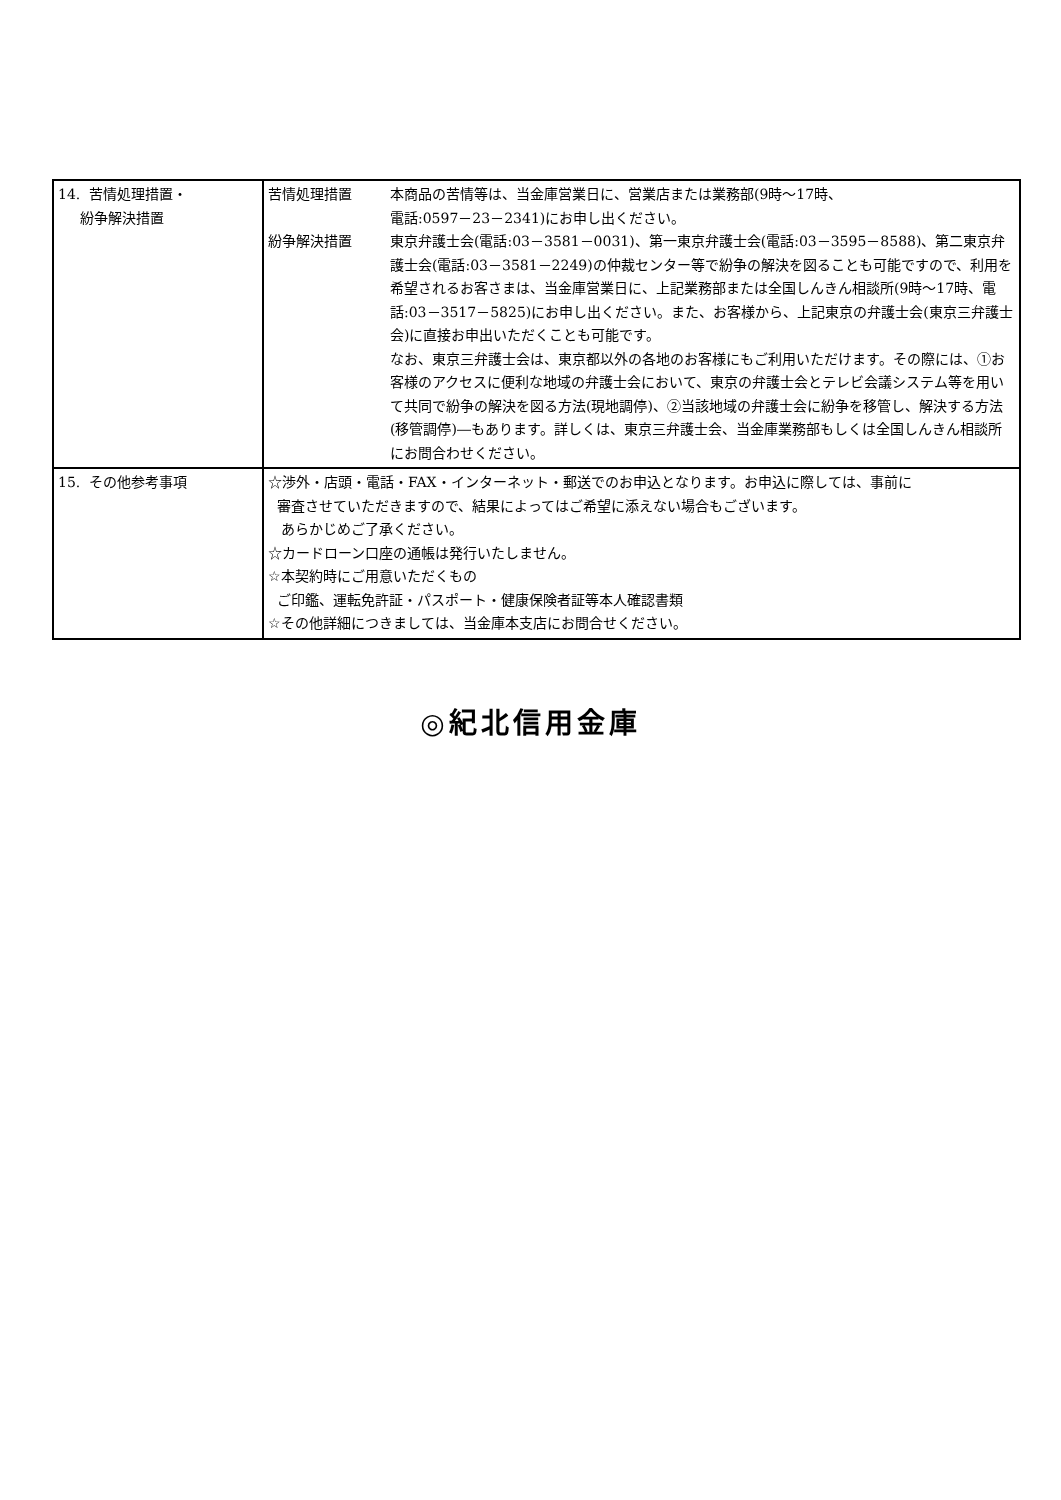| 14. 苦情処理措置・ 紛争解決措置 | 苦情処理措置 本商品の苦情等は、当金庫営業日に、営業店または業務部(9時～17時、 電話:0597－23－2341)にお申し出ください。 紛争解決措置 東京弁護士会(電話:03－3581－0031)、第一東京弁護士会(電話:03－3595－8588)、第二東京弁護士会(電話:03－3581－2249)の仲裁センター等で紛争の解決を図ることも可能ですので、利用を希望されるお客さまは、当金庫営業日に、上記業務部または全国しんきん相談所(9時～17時、電話:03－3517－5825)にお申し出ください。また、お客様から、上記東京の弁護士会(東京三弁護士会)に直接お申出いただくことも可能です。 なお、東京三弁護士会は、東京都以外の各地のお客様にもご利用いただけます。その際には、①お客様のアクセスに便利な地域の弁護士会において、東京の弁護士会とテレビ会議システム等を用いて共同で紛争の解決を図る方法(現地調停)、②当該地域の弁護士会に紛争を移管し、解決する方法(移管調停)―もあります。詳しくは、東京三弁護士会、当金庫業務部もしくは全国しんきん相談所にお問合わせください。 |
| 15. その他参考事項 | ☆渉外・店頭・電話・FAX・インターネット・郵送でのお申込となります。お申込に際しては、事前に 審査させていただきますので、結果によってはご希望に添えない場合もございます。 あらかじめご了承ください。 ☆カードローン口座の通帳は発行いたしません。 ☆本契約時にご用意いただくもの ご印鑑、運転免許証・パスポート・健康保険者証等本人確認書類 ☆その他詳細につきましては、当金庫本支店にお問合せください。 |
◎紀北信用金庫